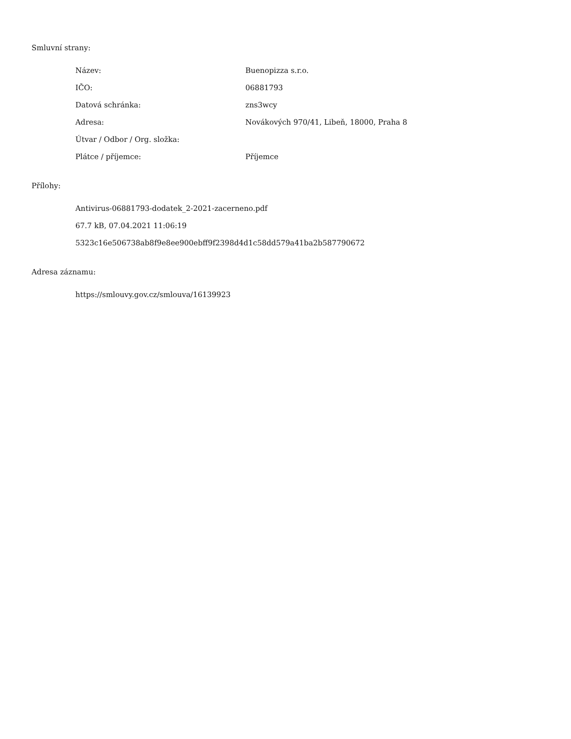Smluvní strany:
| Název: | Buenopizza s.r.o. |
| IČO: | 06881793 |
| Datová schránka: | zns3wcy |
| Adresa: | Novákových 970/41, Libeň, 18000, Praha 8 |
| Útvar / Odbor / Org. složka: | |
| Plátce / příjemce: | Příjemce |
Přílohy:
Antivirus-06881793-dodatek_2-2021-zacerneno.pdf
67.7 kB, 07.04.2021 11:06:19
5323c16e506738ab8f9e8ee900ebff9f2398d4d1c58dd579a41ba2b587790672
Adresa záznamu:
https://smlouvy.gov.cz/smlouva/16139923